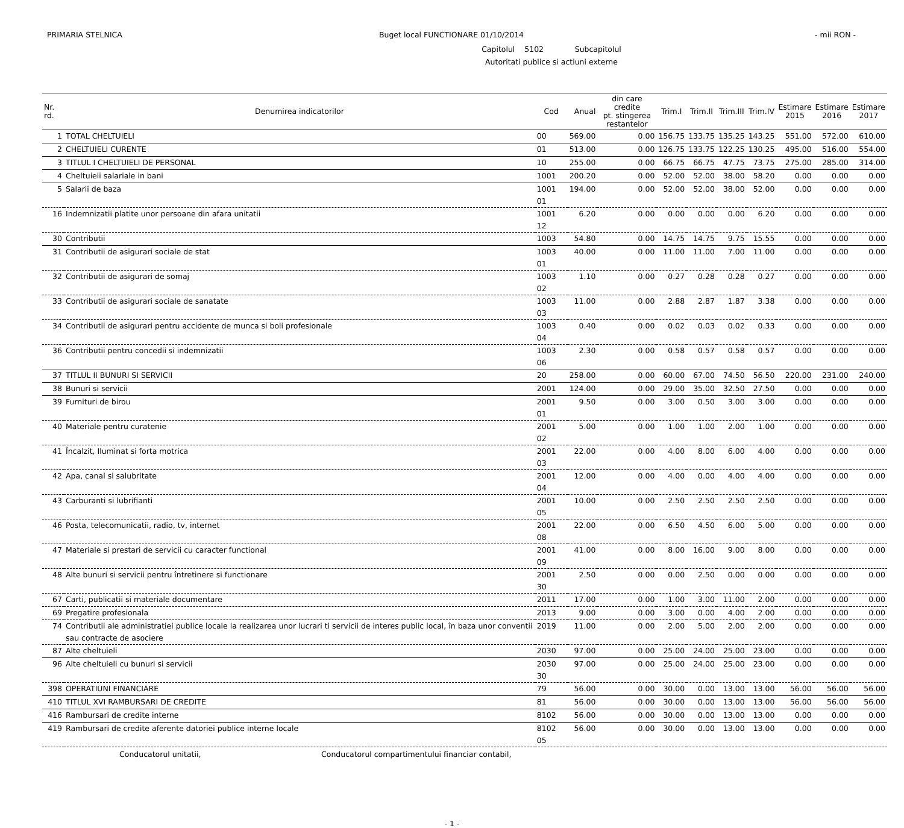PRIMARIA STELNICA Buget local FUNCTIONARE 01/10/2014
- mii RON -
Capitolul 5102 Subcapitolul
Autoritati publice si actiuni externe
| Nr. rd. | Denumirea indicatorilor | Cod | Anual | din care credite pt. stingerea restantelor | Trim.I | Trim.II | Trim.III | Trim.IV | Estimare 2015 | Estimare 2016 | Estimare 2017 |
| --- | --- | --- | --- | --- | --- | --- | --- | --- | --- | --- | --- |
| 1 | TOTAL CHELTUIELI | 00 | 569.00 | 0.00 | 156.75 | 133.75 | 135.25 | 143.25 | 551.00 | 572.00 | 610.00 |
| 2 | CHELTUIELI CURENTE | 01 | 513.00 | 0.00 | 126.75 | 133.75 | 122.25 | 130.25 | 495.00 | 516.00 | 554.00 |
| 3 | TITLUL I CHELTUIELI DE PERSONAL | 10 | 255.00 | 0.00 | 66.75 | 66.75 | 47.75 | 73.75 | 275.00 | 285.00 | 314.00 |
| 4 | Cheltuieli salariale in bani | 1001 | 200.20 | 0.00 | 52.00 | 52.00 | 38.00 | 58.20 | 0.00 | 0.00 | 0.00 |
| 5 | Salarii de baza | 1001 01 | 194.00 | 0.00 | 52.00 | 52.00 | 38.00 | 52.00 | 0.00 | 0.00 | 0.00 |
| 16 | Indemnizatii platite unor persoane din afara unitatii | 1001 12 | 6.20 | 0.00 | 0.00 | 0.00 | 0.00 | 6.20 | 0.00 | 0.00 | 0.00 |
| 30 | Contributii | 1003 | 54.80 | 0.00 | 14.75 | 14.75 | 9.75 | 15.55 | 0.00 | 0.00 | 0.00 |
| 31 | Contributii de asigurari sociale de stat | 1003 01 | 40.00 | 0.00 | 11.00 | 11.00 | 7.00 | 11.00 | 0.00 | 0.00 | 0.00 |
| 32 | Contributii de asigurari de somaj | 1003 02 | 1.10 | 0.00 | 0.27 | 0.28 | 0.28 | 0.27 | 0.00 | 0.00 | 0.00 |
| 33 | Contributii de asigurari sociale de sanatate | 1003 03 | 11.00 | 0.00 | 2.88 | 2.87 | 1.87 | 3.38 | 0.00 | 0.00 | 0.00 |
| 34 | Contributii de asigurari pentru accidente de munca si boli profesionale | 1003 04 | 0.40 | 0.00 | 0.02 | 0.03 | 0.02 | 0.33 | 0.00 | 0.00 | 0.00 |
| 36 | Contributii pentru concedii si indemnizatii | 1003 06 | 2.30 | 0.00 | 0.58 | 0.57 | 0.58 | 0.57 | 0.00 | 0.00 | 0.00 |
| 37 | TITLUL II BUNURI SI SERVICII | 20 | 258.00 | 0.00 | 60.00 | 67.00 | 74.50 | 56.50 | 220.00 | 231.00 | 240.00 |
| 38 | Bunuri si servicii | 2001 | 124.00 | 0.00 | 29.00 | 35.00 | 32.50 | 27.50 | 0.00 | 0.00 | 0.00 |
| 39 | Furnituri de birou | 2001 01 | 9.50 | 0.00 | 3.00 | 0.50 | 3.00 | 3.00 | 0.00 | 0.00 | 0.00 |
| 40 | Materiale pentru curatenie | 2001 02 | 5.00 | 0.00 | 1.00 | 1.00 | 2.00 | 1.00 | 0.00 | 0.00 | 0.00 |
| 41 | Încalzit, Iluminat si forta motrica | 2001 03 | 22.00 | 0.00 | 4.00 | 8.00 | 6.00 | 4.00 | 0.00 | 0.00 | 0.00 |
| 42 | Apa, canal si salubritate | 2001 04 | 12.00 | 0.00 | 4.00 | 0.00 | 4.00 | 4.00 | 0.00 | 0.00 | 0.00 |
| 43 | Carburanti si lubrifianti | 2001 05 | 10.00 | 0.00 | 2.50 | 2.50 | 2.50 | 2.50 | 0.00 | 0.00 | 0.00 |
| 46 | Posta, telecomunicatii, radio, tv, internet | 2001 08 | 22.00 | 0.00 | 6.50 | 4.50 | 6.00 | 5.00 | 0.00 | 0.00 | 0.00 |
| 47 | Materiale si prestari de servicii cu caracter functional | 2001 09 | 41.00 | 0.00 | 8.00 | 16.00 | 9.00 | 8.00 | 0.00 | 0.00 | 0.00 |
| 48 | Alte bunuri si servicii pentru întretinere si functionare | 2001 30 | 2.50 | 0.00 | 0.00 | 2.50 | 0.00 | 0.00 | 0.00 | 0.00 | 0.00 |
| 67 | Carti, publicatii si materiale documentare | 2011 | 17.00 | 0.00 | 1.00 | 3.00 | 11.00 | 2.00 | 0.00 | 0.00 | 0.00 |
| 69 | Pregatire profesionala | 2013 | 9.00 | 0.00 | 3.00 | 0.00 | 4.00 | 2.00 | 0.00 | 0.00 | 0.00 |
| 74 | Contributii ale administratiei publice locale la realizarea unor lucrari ti servicii de interes public local, în baza unor conventii sau contracte de asociere | 2019 | 11.00 | 0.00 | 2.00 | 5.00 | 2.00 | 2.00 | 0.00 | 0.00 | 0.00 |
| 87 | Alte cheltuieli | 2030 | 97.00 | 0.00 | 25.00 | 24.00 | 25.00 | 23.00 | 0.00 | 0.00 | 0.00 |
| 96 | Alte cheltuieli cu bunuri si servicii | 2030 30 | 97.00 | 0.00 | 25.00 | 24.00 | 25.00 | 23.00 | 0.00 | 0.00 | 0.00 |
| 398 | OPERATIUNI FINANCIARE | 79 | 56.00 | 0.00 | 30.00 | 0.00 | 13.00 | 13.00 | 56.00 | 56.00 | 56.00 |
| 410 | TITLUL XVI RAMBURSARI DE CREDITE | 81 | 56.00 | 0.00 | 30.00 | 0.00 | 13.00 | 13.00 | 56.00 | 56.00 | 56.00 |
| 416 | Rambursari de credite interne | 8102 | 56.00 | 0.00 | 30.00 | 0.00 | 13.00 | 13.00 | 0.00 | 0.00 | 0.00 |
| 419 | Rambursari de credite aferente datoriei publice interne locale | 8102 05 | 56.00 | 0.00 | 30.00 | 0.00 | 13.00 | 13.00 | 0.00 | 0.00 | 0.00 |
Conducatorul unitatii, Conducatorul compartimentului financiar contabil,
- 1 -